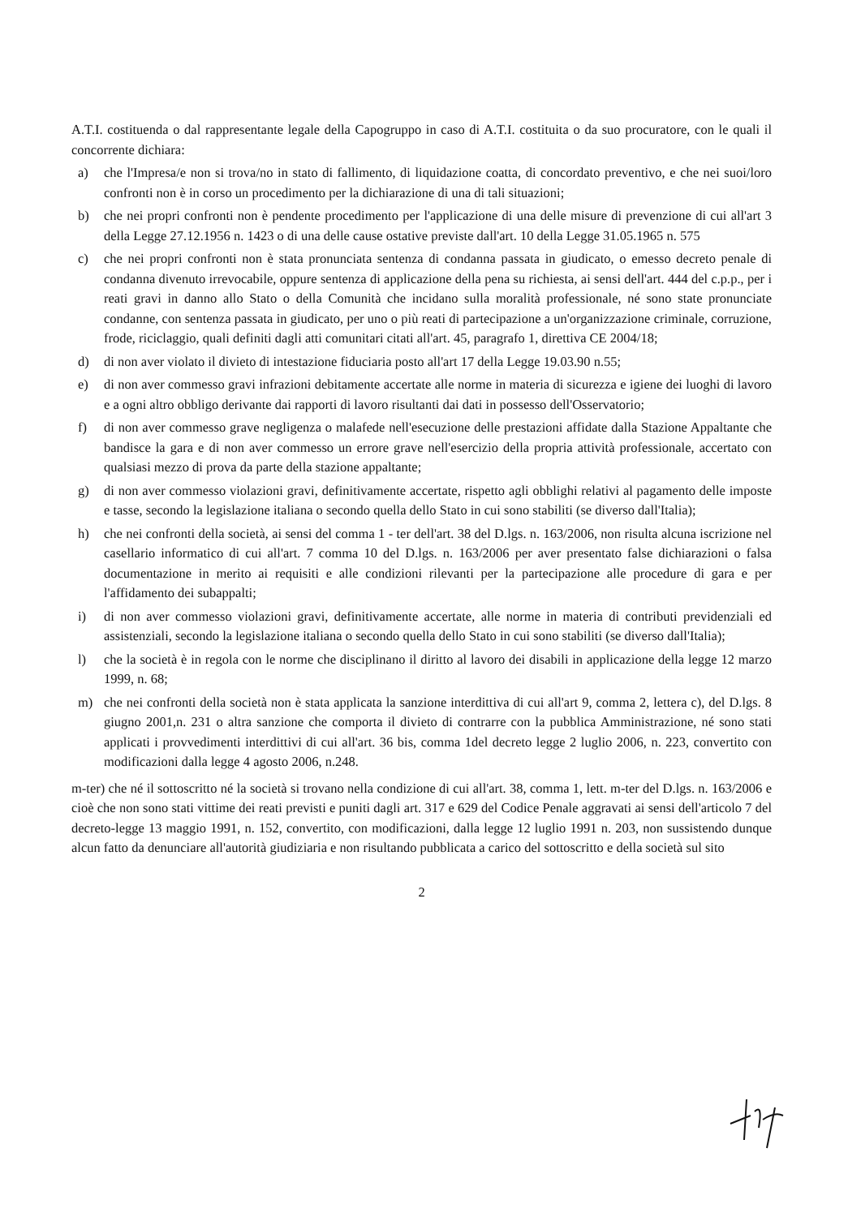A.T.I. costituenda o dal rappresentante legale della Capogruppo in caso di A.T.I. costituita o da suo procuratore, con le quali il concorrente dichiara:
a) che l'Impresa/e non si trova/no in stato di fallimento, di liquidazione coatta, di concordato preventivo, e che nei suoi/loro confronti non è in corso un procedimento per la dichiarazione di una di tali situazioni;
b) che nei propri confronti non è pendente procedimento per l'applicazione di una delle misure di prevenzione di cui all'art 3 della Legge 27.12.1956 n. 1423 o di una delle cause ostative previste dall'art. 10 della Legge 31.05.1965 n. 575
c) che nei propri confronti non è stata pronunciata sentenza di condanna passata in giudicato, o emesso decreto penale di condanna divenuto irrevocabile, oppure sentenza di applicazione della pena su richiesta, ai sensi dell'art. 444 del c.p.p., per i reati gravi in danno allo Stato o della Comunità che incidano sulla moralità professionale, né sono state pronunciate condanne, con sentenza passata in giudicato, per uno o più reati di partecipazione a un'organizzazione criminale, corruzione, frode, riciclaggio, quali definiti dagli atti comunitari citati all'art. 45, paragrafo 1, direttiva CE 2004/18;
d) di non aver violato il divieto di intestazione fiduciaria posto all'art 17 della Legge 19.03.90 n.55;
e) di non aver commesso gravi infrazioni debitamente accertate alle norme in materia di sicurezza e igiene dei luoghi di lavoro e a ogni altro obbligo derivante dai rapporti di lavoro risultanti dai dati in possesso dell'Osservatorio;
f) di non aver commesso grave negligenza o malafede nell'esecuzione delle prestazioni affidate dalla Stazione Appaltante che bandisce la gara e di non aver commesso un errore grave nell'esercizio della propria attività professionale, accertato con qualsiasi mezzo di prova da parte della stazione appaltante;
g) di non aver commesso violazioni gravi, definitivamente accertate, rispetto agli obblighi relativi al pagamento delle imposte e tasse, secondo la legislazione italiana o secondo quella dello Stato in cui sono stabiliti (se diverso dall'Italia);
h) che nei confronti della società, ai sensi del comma 1 - ter dell'art. 38 del D.lgs. n. 163/2006, non risulta alcuna iscrizione nel casellario informatico di cui all'art. 7 comma 10 del D.lgs. n. 163/2006 per aver presentato false dichiarazioni o falsa documentazione in merito ai requisiti e alle condizioni rilevanti per la partecipazione alle procedure di gara e per l'affidamento dei subappalti;
i) di non aver commesso violazioni gravi, definitivamente accertate, alle norme in materia di contributi previdenziali ed assistenziali, secondo la legislazione italiana o secondo quella dello Stato in cui sono stabiliti (se diverso dall'Italia);
l) che la società è in regola con le norme che disciplinano il diritto al lavoro dei disabili in applicazione della legge 12 marzo 1999, n. 68;
m) che nei confronti della società non è stata applicata la sanzione interdittiva di cui all'art 9, comma 2, lettera c), del D.lgs. 8 giugno 2001,n. 231 o altra sanzione che comporta il divieto di contrarre con la pubblica Amministrazione, né sono stati applicati i provvedimenti interdittivi di cui all'art. 36 bis, comma 1del decreto legge 2 luglio 2006, n. 223, convertito con modificazioni dalla legge 4 agosto 2006, n.248.
m-ter) che né il sottoscritto né la società si trovano nella condizione di cui all'art. 38, comma 1, lett. m-ter del D.lgs. n. 163/2006 e cioè che non sono stati vittime dei reati previsti e puniti dagli art. 317 e 629 del Codice Penale aggravati ai sensi dell'articolo 7 del decreto-legge 13 maggio 1991, n. 152, convertito, con modificazioni, dalla legge 12 luglio 1991 n. 203, non sussistendo dunque alcun fatto da denunciare all'autorità giudiziaria e non risultando pubblicata a carico del sottoscritto e della società sul sito
2